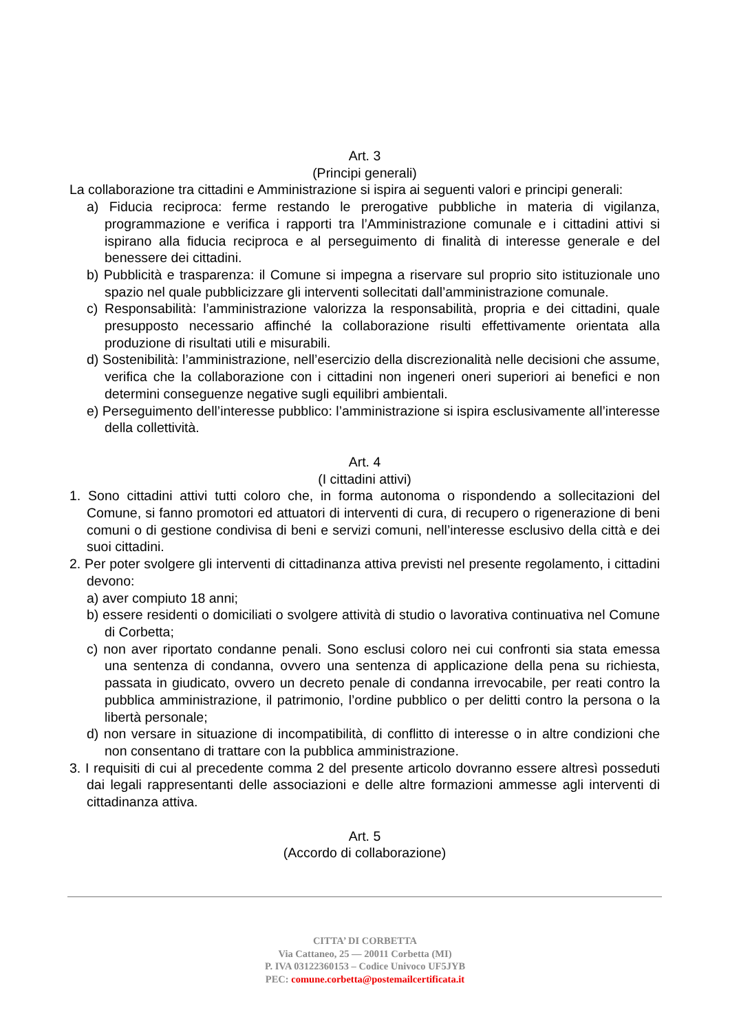Art. 3
(Principi generali)
La collaborazione tra cittadini e Amministrazione si ispira ai seguenti valori e principi generali:
a) Fiducia reciproca: ferme restando le prerogative pubbliche in materia di vigilanza, programmazione e verifica i rapporti tra l’Amministrazione comunale e i cittadini attivi si ispirano alla fiducia reciproca e al perseguimento di finalità di interesse generale e del benessere dei cittadini.
b) Pubblicità e trasparenza: il Comune si impegna a riservare sul proprio sito istituzionale uno spazio nel quale pubblicizzare gli interventi sollecitati dall’amministrazione comunale.
c) Responsabilità: l’amministrazione valorizza la responsabilità, propria e dei cittadini, quale presupposto necessario affinché la collaborazione risulti effettivamente orientata alla produzione di risultati utili e misurabili.
d) Sostenibilità: l’amministrazione, nell’esercizio della discrezionalità nelle decisioni che assume, verifica che la collaborazione con i cittadini non ingeneri oneri superiori ai benefici e non determini conseguenze negative sugli equilibri ambientali.
e) Perseguimento dell’interesse pubblico: l’amministrazione si ispira esclusivamente all’interesse della collettività.
Art. 4
(I cittadini attivi)
1. Sono cittadini attivi tutti coloro che, in forma autonoma o rispondendo a sollecitazioni del Comune, si fanno promotori ed attuatori di interventi di cura, di recupero o rigenerazione di beni comuni o di gestione condivisa di beni e servizi comuni, nell’interesse esclusivo della città e dei suoi cittadini.
2. Per poter svolgere gli interventi di cittadinanza attiva previsti nel presente regolamento, i cittadini devono:
a) aver compiuto 18 anni;
b) essere residenti o domiciliati o svolgere attività di studio o lavorativa continuativa nel Comune di Corbetta;
c) non aver riportato condanne penali. Sono esclusi coloro nei cui confronti sia stata emessa una sentenza di condanna, ovvero una sentenza di applicazione della pena su richiesta, passata in giudicato, ovvero un decreto penale di condanna irrevocabile, per reati contro la pubblica amministrazione, il patrimonio, l’ordine pubblico o per delitti contro la persona o la libertà personale;
d) non versare in situazione di incompatibilità, di conflitto di interesse o in altre condizioni che non consentano di trattare con la pubblica amministrazione.
3. I requisiti di cui al precedente comma 2 del presente articolo dovranno essere altresì posseduti dai legali rappresentanti delle associazioni e delle altre formazioni ammesse agli interventi di cittadinanza attiva.
Art. 5
(Accordo di collaborazione)
CITTA’ DI CORBETTA
Via Cattaneo, 25 — 20011 Corbetta (MI)
P. IVA 03122360153 – Codice Univoco UF5JYB
PEC: comune.corbetta@postemailcertificata.it